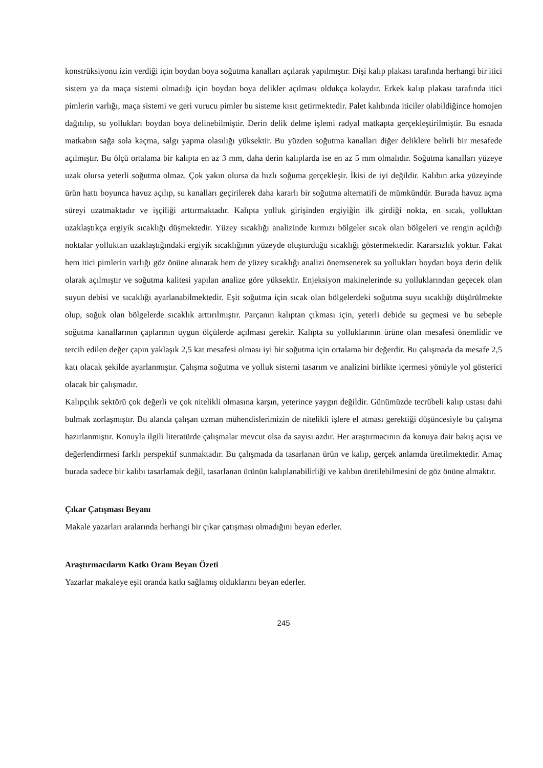konstrüksiyonu izin verdiği için boydan boya soğutma kanalları açılarak yapılmıştır. Dişi kalıp plakası tarafında herhangi bir itici sistem ya da maça sistemi olmadığı için boydan boya delikler açılması oldukça kolaydır. Erkek kalıp plakası tarafında itici pimlerin varlığı, maça sistemi ve geri vurucu pimler bu sisteme kısıt getirmektedir. Palet kalıbında iticiler olabildiğince homojen dağıtılıp, su yollukları boydan boya delinebilmiştir. Derin delik delme işlemi radyal matkapta gerçekleştirilmiştir. Bu esnada matkabın sağa sola kaçma, salgı yapma olasılığı yüksektir. Bu yüzden soğutma kanalları diğer deliklere belirli bir mesafede açılmıştır. Bu ölçü ortalama bir kalıpta en az 3 mm, daha derin kalıplarda ise en az 5 mm olmalıdır. Soğutma kanalları yüzeye uzak olursa yeterli soğutma olmaz. Çok yakın olursa da hızlı soğuma gerçekleşir. İkisi de iyi değildir. Kalıbın arka yüzeyinde ürün hattı boyunca havuz açılıp, su kanalları geçirilerek daha kararlı bir soğutma alternatifi de mümkündür. Burada havuz açma süreyi uzatmaktadır ve işçiliği arttırmaktadır. Kalıpta yolluk girişinden ergiyiğin ilk girdiği nokta, en sıcak, yolluktan uzaklaştıkça ergiyik sıcaklığı düşmektedir. Yüzey sıcaklığı analizinde kırmızı bölgeler sıcak olan bölgeleri ve rengin açıldığı noktalar yolluktan uzaklaştığındaki ergiyik sıcaklığının yüzeyde oluşturduğu sıcaklığı göstermektedir. Kararsızlık yoktur. Fakat hem itici pimlerin varlığı göz önüne alınarak hem de yüzey sıcaklığı analizi önemsenerek su yollukları boydan boya derin delik olarak açılmıştır ve soğutma kalitesi yapılan analize göre yüksektir. Enjeksiyon makinelerinde su yolluklarından geçecek olan suyun debisi ve sıcaklığı ayarlanabilmektedir. Eşit soğutma için sıcak olan bölgelerdeki soğutma suyu sıcaklığı düşürülmekte olup, soğuk olan bölgelerde sıcaklık arttırılmıştır. Parçanın kalıptan çıkması için, yeterli debide su geçmesi ve bu sebeple soğutma kanallarının çaplarının uygun ölçülerde açılması gerekir. Kalıpta su yolluklarının ürüne olan mesafesi önemlidir ve tercih edilen değer çapın yaklaşık 2,5 kat mesafesi olması iyi bir soğutma için ortalama bir değerdir. Bu çalışmada da mesafe 2,5 katı olacak şekilde ayarlanmıştır. Çalışma soğutma ve yolluk sistemi tasarım ve analizini birlikte içermesi yönüyle yol gösterici olacak bir çalışmadır.
Kalıpçılık sektörü çok değerli ve çok nitelikli olmasına karşın, yeterince yaygın değildir. Günümüzde tecrübeli kalıp ustası dahi bulmak zorlaşmıştır. Bu alanda çalışan uzman mühendislerimizin de nitelikli işlere el atması gerektiği düşüncesiyle bu çalışma hazırlanmıştır. Konuyla ilgili literatürde çalışmalar mevcut olsa da sayısı azdır. Her araştırmacının da konuya dair bakış açısı ve değerlendirmesi farklı perspektif sunmaktadır. Bu çalışmada da tasarlanan ürün ve kalıp, gerçek anlamda üretilmektedir. Amaç burada sadece bir kalıbı tasarlamak değil, tasarlanan ürünün kalıplanabilirliği ve kalıbın üretilebilmesini de göz önüne almaktır.
Çıkar Çatışması Beyanı
Makale yazarları aralarında herhangi bir çıkar çatışması olmadığını beyan ederler.
Araştırmacıların Katkı Oranı Beyan Özeti
Yazarlar makaleye eşit oranda katkı sağlamış olduklarını beyan ederler.
245